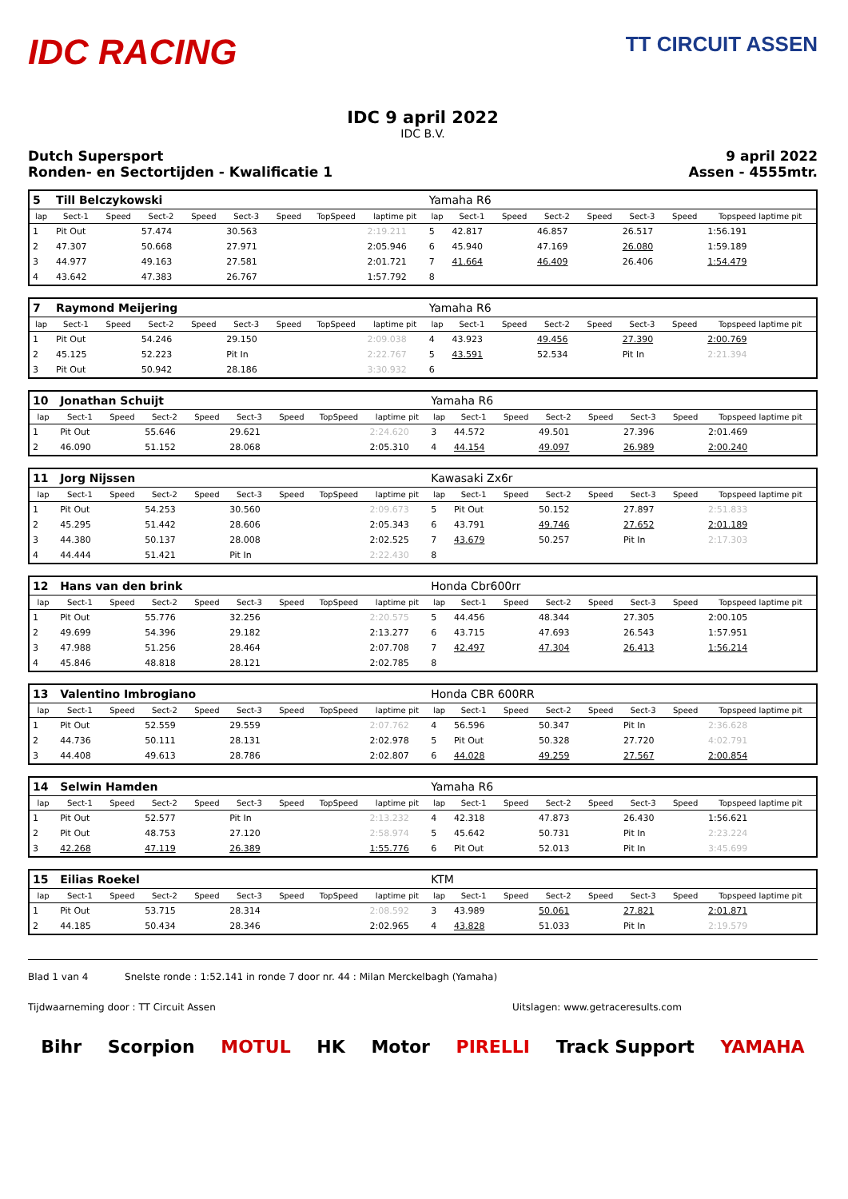IDC RACING
TT CIRCUIT ASSEN
IDC 9 april 2022
IDC B.V.
Dutch Supersport
Ronden- en Sectortijden - Kwalificatie 1
9 april 2022
Assen - 4555mtr.
| 5 | Till Belczykowski | | | | | | | | Yamaha R6 | | | | | | | |
| lap | Sect-1 | Speed | Sect-2 | Speed | Sect-3 | Speed | TopSpeed | laptime pit | lap | Sect-1 | Speed | Sect-2 | Speed | Sect-3 | Speed | Topspeed laptime pit |
| 1 | Pit Out | | 57.474 | | 30.563 | | | 2:19.211 | 5 | 42.817 | | 46.857 | | 26.517 | | 1:56.191 |
| 2 | 47.307 | | 50.668 | | 27.971 | | | 2:05.946 | 6 | 45.940 | | 47.169 | | 26.080 | | 1:59.189 |
| 3 | 44.977 | | 49.163 | | 27.581 | | | 2:01.721 | 7 | 41.664 | | 46.409 | | 26.406 | | 1:54.479 |
| 4 | 43.642 | | 47.383 | | 26.767 | | | 1:57.792 | 8 | | | | | | | |
| 7 | Raymond Meijering | | | | | | | | Yamaha R6 | | | | | | | |
| lap | Sect-1 | Speed | Sect-2 | Speed | Sect-3 | Speed | TopSpeed | laptime pit | lap | Sect-1 | Speed | Sect-2 | Speed | Sect-3 | Speed | Topspeed laptime pit |
| 1 | Pit Out | | 54.246 | | 29.150 | | | 2:09.038 | 4 | 43.923 | | 49.456 | | 27.390 | | 2:00.769 |
| 2 | 45.125 | | 52.223 | | Pit In | | | 2:22.767 | 5 | 43.591 | | 52.534 | | Pit In | | 2:21.394 |
| 3 | Pit Out | | 50.942 | | 28.186 | | | 3:30.932 | 6 | | | | | | | |
| 10 | Jonathan Schuijt | | | | | | | | Yamaha R6 | | | | | | | |
| lap | Sect-1 | Speed | Sect-2 | Speed | Sect-3 | Speed | TopSpeed | laptime pit | lap | Sect-1 | Speed | Sect-2 | Speed | Sect-3 | Speed | Topspeed laptime pit |
| 1 | Pit Out | | 55.646 | | 29.621 | | | 2:24.620 | 3 | 44.572 | | 49.501 | | 27.396 | | 2:01.469 |
| 2 | 46.090 | | 51.152 | | 28.068 | | | 2:05.310 | 4 | 44.154 | | 49.097 | | 26.989 | | 2:00.240 |
| 11 | Jorg Nijssen | | | | | | | | Kawasaki Zx6r | | | | | | | |
| lap | Sect-1 | Speed | Sect-2 | Speed | Sect-3 | Speed | TopSpeed | laptime pit | lap | Sect-1 | Speed | Sect-2 | Speed | Sect-3 | Speed | Topspeed laptime pit |
| 1 | Pit Out | | 54.253 | | 30.560 | | | 2:09.673 | 5 | Pit Out | | 50.152 | | 27.897 | | 2:51.833 |
| 2 | 45.295 | | 51.442 | | 28.606 | | | 2:05.343 | 6 | 43.791 | | 49.746 | | 27.652 | | 2:01.189 |
| 3 | 44.380 | | 50.137 | | 28.008 | | | 2:02.525 | 7 | 43.679 | | 50.257 | | Pit In | | 2:17.303 |
| 4 | 44.444 | | 51.421 | | Pit In | | | 2:22.430 | 8 | | | | | | | |
| 12 | Hans van den brink | | | | | | | | Honda Cbr600rr | | | | | | | |
| lap | Sect-1 | Speed | Sect-2 | Speed | Sect-3 | Speed | TopSpeed | laptime pit | lap | Sect-1 | Speed | Sect-2 | Speed | Sect-3 | Speed | Topspeed laptime pit |
| 1 | Pit Out | | 55.776 | | 32.256 | | | 2:20.575 | 5 | 44.456 | | 48.344 | | 27.305 | | 2:00.105 |
| 2 | 49.699 | | 54.396 | | 29.182 | | | 2:13.277 | 6 | 43.715 | | 47.693 | | 26.543 | | 1:57.951 |
| 3 | 47.988 | | 51.256 | | 28.464 | | | 2:07.708 | 7 | 42.497 | | 47.304 | | 26.413 | | 1:56.214 |
| 4 | 45.846 | | 48.818 | | 28.121 | | | 2:02.785 | 8 | | | | | | | |
| 13 | Valentino Imbrogiano | | | | | | | | Honda CBR 600RR | | | | | | | |
| lap | Sect-1 | Speed | Sect-2 | Speed | Sect-3 | Speed | TopSpeed | laptime pit | lap | Sect-1 | Speed | Sect-2 | Speed | Sect-3 | Speed | Topspeed laptime pit |
| 1 | Pit Out | | 52.559 | | 29.559 | | | 2:07.762 | 4 | 56.596 | | 50.347 | | Pit In | | 2:36.628 |
| 2 | 44.736 | | 50.111 | | 28.131 | | | 2:02.978 | 5 | Pit Out | | 50.328 | | 27.720 | | 4:02.791 |
| 3 | 44.408 | | 49.613 | | 28.786 | | | 2:02.807 | 6 | 44.028 | | 49.259 | | 27.567 | | 2:00.854 |
| 14 | Selwin Hamden | | | | | | | | Yamaha R6 | | | | | | | |
| lap | Sect-1 | Speed | Sect-2 | Speed | Sect-3 | Speed | TopSpeed | laptime pit | lap | Sect-1 | Speed | Sect-2 | Speed | Sect-3 | Speed | Topspeed laptime pit |
| 1 | Pit Out | | 52.577 | | Pit In | | | 2:13.232 | 4 | 42.318 | | 47.873 | | 26.430 | | 1:56.621 |
| 2 | Pit Out | | 48.753 | | 27.120 | | | 2:58.974 | 5 | 45.642 | | 50.731 | | Pit In | | 2:23.224 |
| 3 | 42.268 | | 47.119 | | 26.389 | | | 1:55.776 | 6 | Pit Out | | 52.013 | | Pit In | | 3:45.699 |
| 15 | Eilias Roekel | | | | | | | | KTM | | | | | | | |
| lap | Sect-1 | Speed | Sect-2 | Speed | Sect-3 | Speed | TopSpeed | laptime pit | lap | Sect-1 | Speed | Sect-2 | Speed | Sect-3 | Speed | Topspeed laptime pit |
| 1 | Pit Out | | 53.715 | | 28.314 | | | 2:08.592 | 3 | 43.989 | | 50.061 | | 27.821 | | 2:01.871 |
| 2 | 44.185 | | 50.434 | | 28.346 | | | 2:02.965 | 4 | 43.828 | | 51.033 | | Pit In | | 2:19.579 |
Blad 1 van 4 Snelste ronde : 1:52.141 in ronde 7 door nr. 44 : Milan Merckelbagh (Yamaha)
Tijdwaarneming door : TT Circuit Assen Uitslagen: www.getraceresults.com
Bihr Scorpion MOTUL HK Motor PIRELLI Track Support YAMAHA